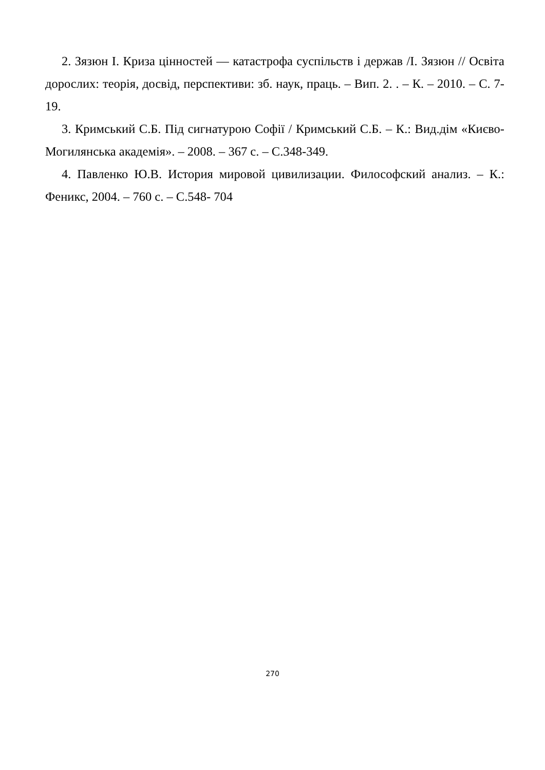2. Зязюн І. Криза цінностей — катастрофа суспільств і держав /І. Зязюн // Освіта дорослих: теорія, досвід, перспективи: зб. наук, праць. – Вип. 2. . – К. – 2010. – С. 7-19.
3. Кримський С.Б. Під сигнатурою Софії / Кримський С.Б. – К.: Вид.дім «Києво-Могилянська академія». – 2008. – 367 с. – С.348-349.
4. Павленко Ю.В. История мировой цивилизации. Философский анализ. – К.: Феникс, 2004. – 760 с. – С.548- 704
270